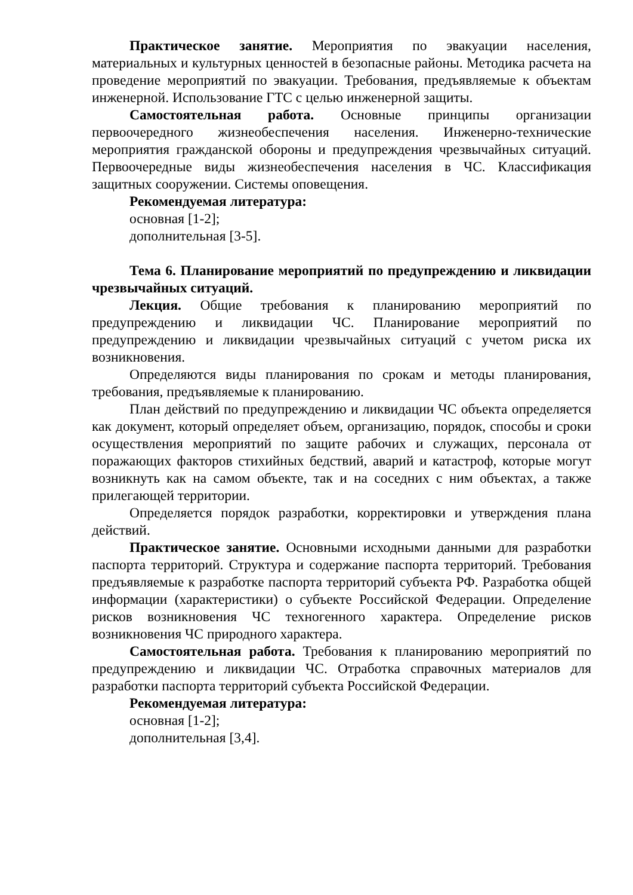Практическое занятие. Мероприятия по эвакуации населения, материальных и культурных ценностей в безопасные районы. Методика расчета на проведение мероприятий по эвакуации. Требования, предъявляемые к объектам инженерной. Использование ГТС с целью инженерной защиты.
Самостоятельная работа. Основные принципы организации первоочередного жизнеобеспечения населения. Инженерно-технические мероприятия гражданской обороны и предупреждения чрезвычайных ситуаций. Первоочередные виды жизнеобеспечения населения в ЧС. Классификация защитных сооружении. Системы оповещения.
Рекомендуемая литература:
основная [1-2];
дополнительная [3-5].
Тема 6. Планирование мероприятий по предупреждению и ликвидации чрезвычайных ситуаций.
Лекция. Общие требования к планированию мероприятий по предупреждению и ликвидации ЧС. Планирование мероприятий по предупреждению и ликвидации чрезвычайных ситуаций с учетом риска их возникновения.
Определяются виды планирования по срокам и методы планирования, требования, предъявляемые к планированию.
План действий по предупреждению и ликвидации ЧС объекта определяется как документ, который определяет объем, организацию, порядок, способы и сроки осуществления мероприятий по защите рабочих и служащих, персонала от поражающих факторов стихийных бедствий, аварий и катастроф, которые могут возникнуть как на самом объекте, так и на соседних с ним объектах, а также прилегающей территории.
Определяется порядок разработки, корректировки и утверждения плана действий.
Практическое занятие. Основными исходными данными для разработки паспорта территорий. Структура и содержание паспорта территорий. Требования предъявляемые к разработке паспорта территорий субъекта РФ. Разработка общей информации (характеристики) о субъекте Российской Федерации. Определение рисков возникновения ЧС техногенного характера. Определение рисков возникновения ЧС природного характера.
Самостоятельная работа. Требования к планированию мероприятий по предупреждению и ликвидации ЧС. Отработка справочных материалов для разработки паспорта территорий субъекта Российской Федерации.
Рекомендуемая литература:
основная [1-2];
дополнительная [3,4].